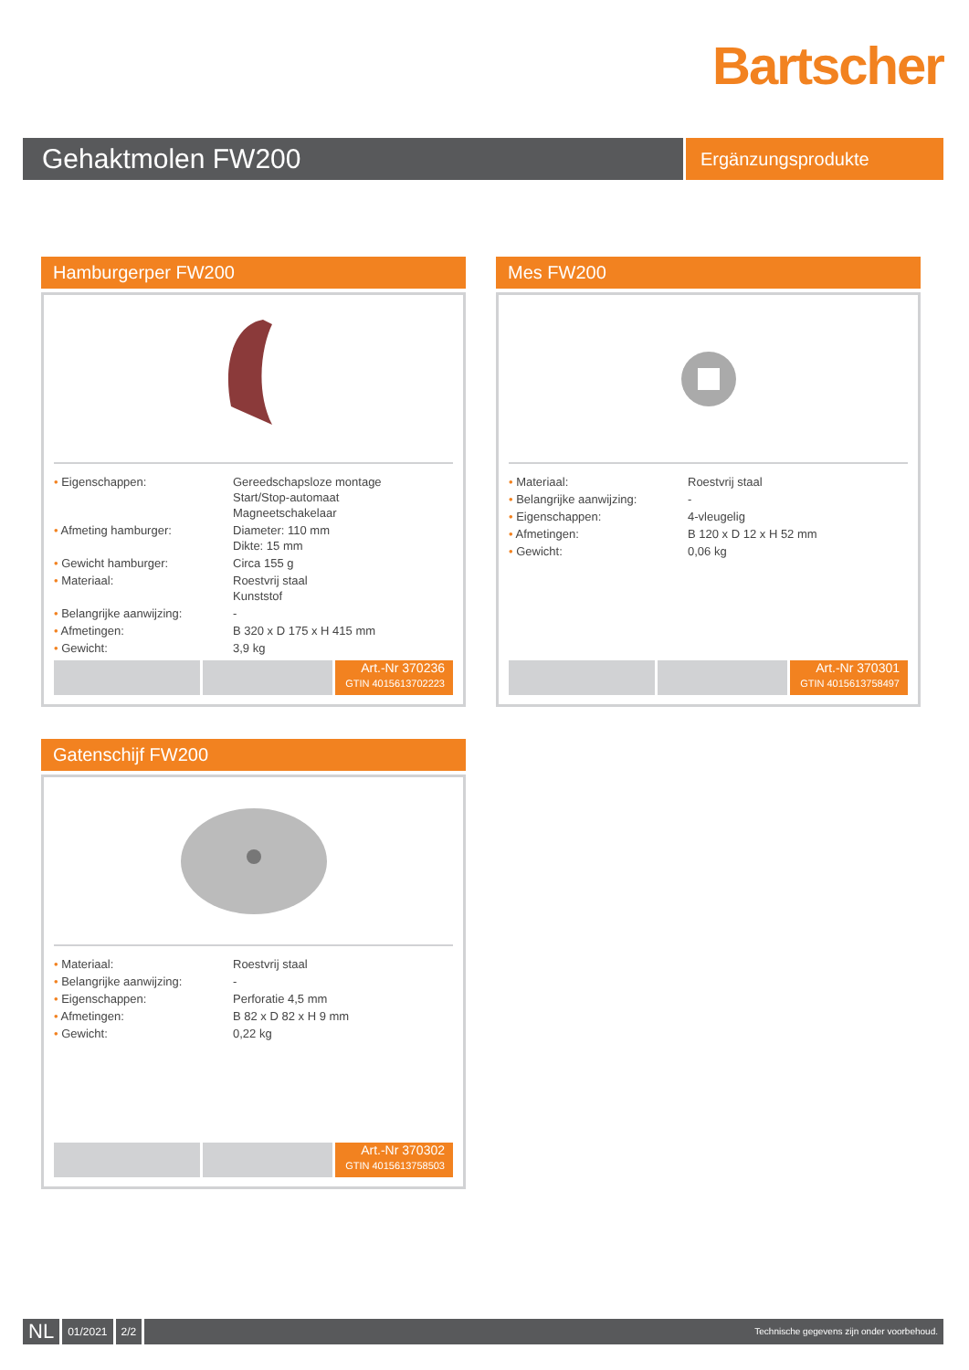Bartscher
Gehaktmolen FW200
Ergänzungsprodukte
Hamburgerper FW200
| • Eigenschappen: | Gereedschapsloze montage Start/Stop-automaat Magneetschakelaar |
| • Afmeting hamburger: | Diameter: 110 mm Dikte: 15 mm |
| • Gewicht hamburger: | Circa 155 g |
| • Materiaal: | Roestvrij staal Kunststof |
| • Belangrijke aanwijzing: | - |
| • Afmetingen: | B 320 x D 175 x H 415 mm |
| • Gewicht: | 3,9 kg |
Art.-Nr 370236
GTIN 4015613702223
Mes FW200
| • Materiaal: | Roestvrij staal |
| • Belangrijke aanwijzing: | - |
| • Eigenschappen: | 4-vleugelig |
| • Afmetingen: | B 120 x D 12 x H 52 mm |
| • Gewicht: | 0,06 kg |
Art.-Nr 370301
GTIN 4015613758497
Gatenschijf FW200
| • Materiaal: | Roestvrij staal |
| • Belangrijke aanwijzing: | - |
| • Eigenschappen: | Perforatie 4,5 mm |
| • Afmetingen: | B 82 x D 82 x H 9 mm |
| • Gewicht: | 0,22 kg |
Art.-Nr 370302
GTIN 4015613758503
NL
01/2021 2/2
Technische gegevens zijn onder voorbehoud.